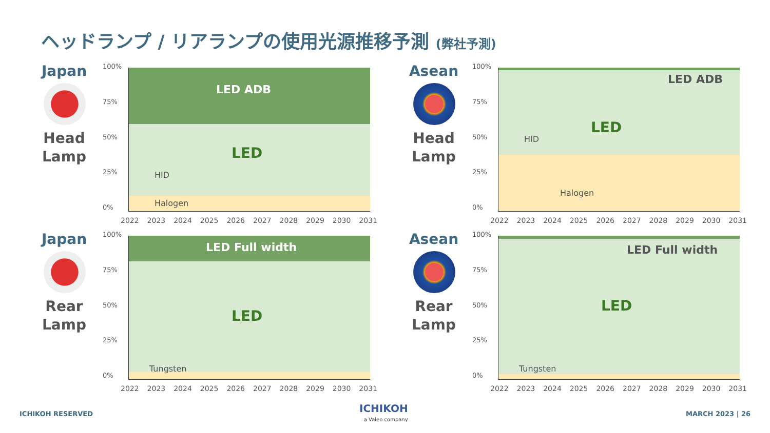ヘッドランプ / リアランプの使用光源推移予測 (弊社予測)
Japan
Head
Lamp
100%
75%
50%
25%
0%
LED ADB
LED
HID
Halogen
2022 2023 2024 2025 2026 2027 2028 2029 2030 2031
Asean
Head
Lamp
100%
75%
50%
25%
0%
LED ADB
LED
HID
Halogen
2022 2023 2024 2025 2026 2027 2028 2029 2030 2031
Japan
Rear
Lamp
100%
75%
50%
25%
0%
LED Full width
LED
Tungsten
2022 2023 2024 2025 2026 2027 2028 2029 2030 2031
Asean
Rear
Lamp
100%
75%
50%
25%
0%
LED Full width
LED
Tungsten
2022 2023 2024 2025 2026 2027 2028 2029 2030 2031
ICHIKOH RESERVED
ICHIKOH
a Valeo company
MARCH 2023 | 26